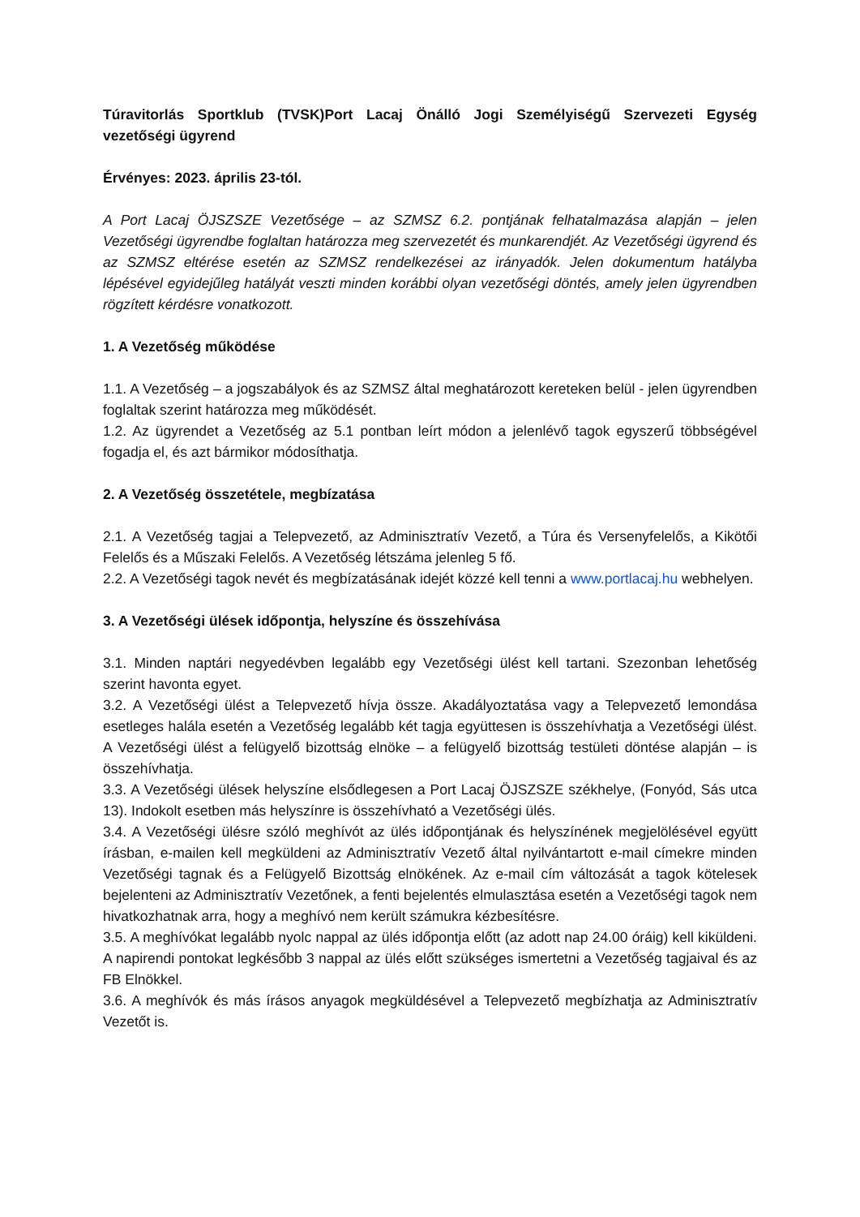Túravitorlás Sportklub (TVSK)Port Lacaj Önálló Jogi Személyiségű Szervezeti Egység vezetőségi ügyrend
Érvényes: 2023. április 23-tól.
A Port Lacaj ÖJSZSZE Vezetősége – az SZMSZ 6.2. pontjának felhatalmazása alapján – jelen Vezetőségi ügyrendbe foglaltan határozza meg szervezetét és munkarendjét. Az Vezetőségi ügyrend és az SZMSZ eltérése esetén az SZMSZ rendelkezései az irányadók. Jelen dokumentum hatályba lépésével egyidejűleg hatályát veszti minden korábbi olyan vezetőségi döntés, amely jelen ügyrendben rögzített kérdésre vonatkozott.
1. A Vezetőség működése
1.1. A Vezetőség – a jogszabályok és az SZMSZ által meghatározott kereteken belül - jelen ügyrendben foglaltak szerint határozza meg működését.
1.2. Az ügyrendet a Vezetőség az 5.1 pontban leírt módon a jelenlévő tagok egyszerű többségével fogadja el, és azt bármikor módosíthatja.
2. A Vezetőség összetétele, megbízatása
2.1. A Vezetőség tagjai a Telepvezető, az Adminisztratív Vezető, a Túra és Versenyfelelős, a Kikötői Felelős és a Műszaki Felelős. A Vezetőség létszáma jelenleg 5 fő.
2.2. A Vezetőségi tagok nevét és megbízatásának idejét közzé kell tenni a www.portlacaj.hu webhelyen.
3. A Vezetőségi ülések időpontja, helyszíne és összehívása
3.1. Minden naptári negyedévben legalább egy Vezetőségi ülést kell tartani. Szezonban lehetőség szerint havonta egyet.
3.2. A Vezetőségi ülést a Telepvezető hívja össze. Akadályoztatása vagy a Telepvezető lemondása esetleges halála esetén a Vezetőség legalább két tagja együttesen is összehívhatja a Vezetőségi ülést. A Vezetőségi ülést a felügyelő bizottság elnöke – a felügyelő bizottság testületi döntése alapján – is összehívhatja.
3.3. A Vezetőségi ülések helyszíne elsődlegesen a Port Lacaj ÖJSZSZE székhelye, (Fonyód, Sás utca 13). Indokolt esetben más helyszínre is összehívható a Vezetőségi ülés.
3.4. A Vezetőségi ülésre szóló meghívót az ülés időpontjának és helyszínének megjelölésével együtt írásban, e-mailen kell megküldeni az Adminisztratív Vezető által nyilvántartott e-mail címekre minden Vezetőségi tagnak és a Felügyelő Bizottság elnökének. Az e-mail cím változását a tagok kötelesek bejelenteni az Adminisztratív Vezetőnek, a fenti bejelentés elmulasztása esetén a Vezetőségi tagok nem hivatkozhatnak arra, hogy a meghívó nem került számukra kézbesítésre.
3.5. A meghívókat legalább nyolc nappal az ülés időpontja előtt (az adott nap 24.00 óráig) kell kiküldeni. A napirendi pontokat legkésőbb 3 nappal az ülés előtt szükséges ismertetni a Vezetőség tagjaival és az FB Elnökkel.
3.6. A meghívók és más írásos anyagok megküldésével a Telepvezető megbízhatja az Adminisztratív Vezetőt is.